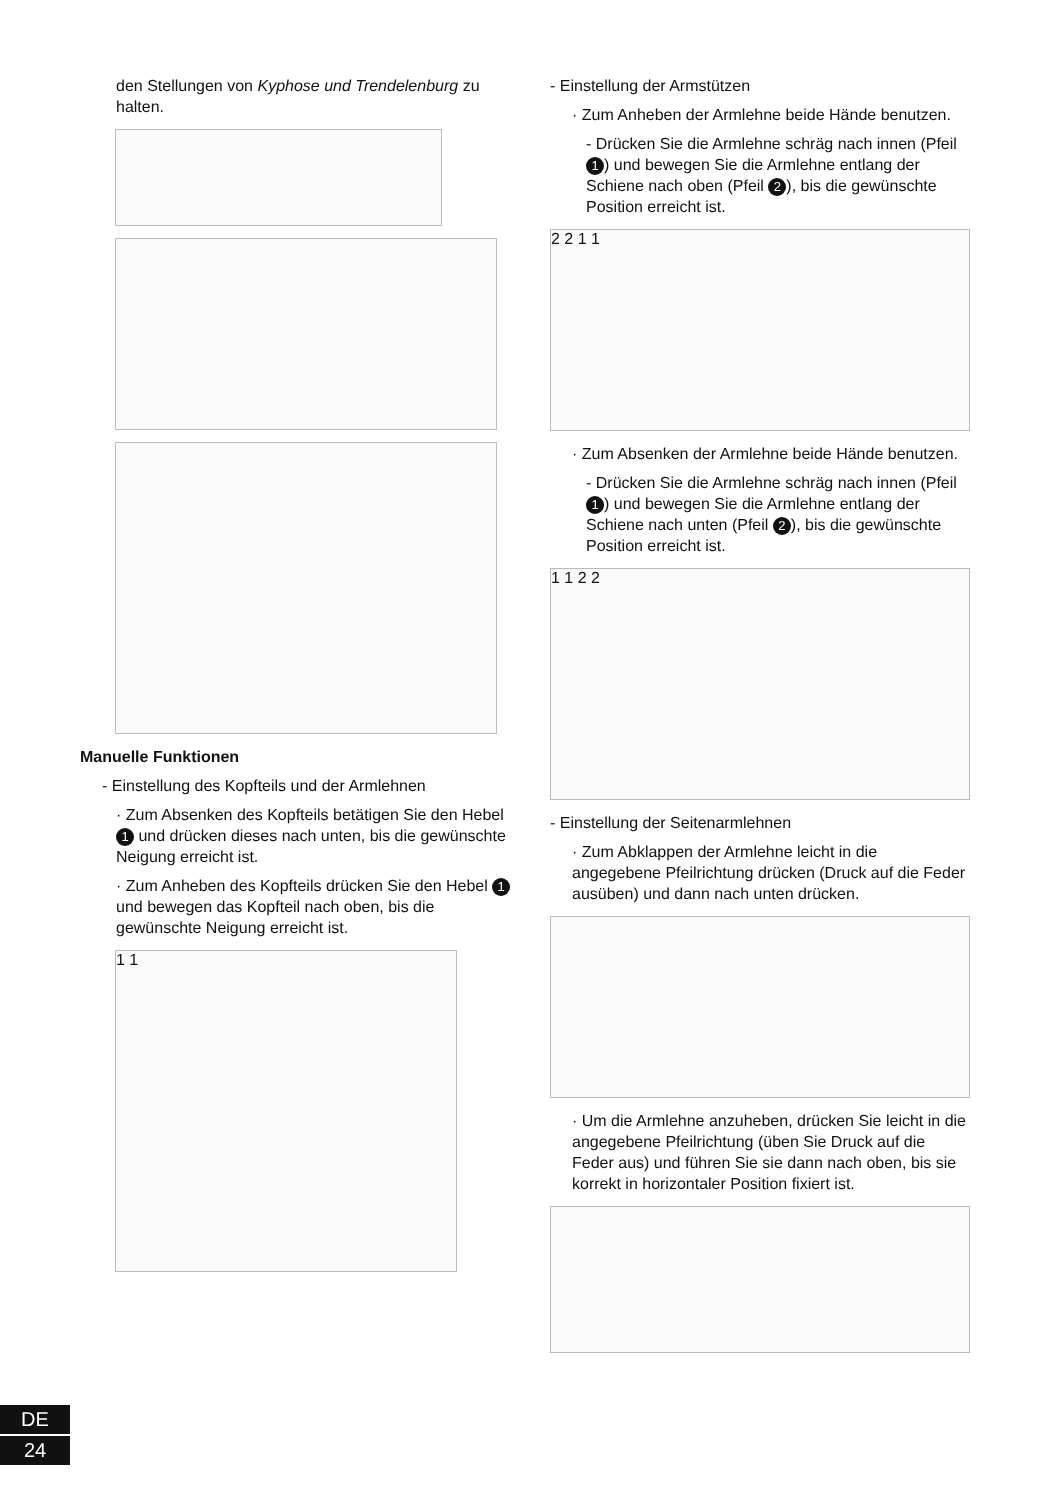den Stellungen von Kyphose und Trendelenburg zu halten.
Manuelle Funktionen
- Einstellung des Kopfteils und der Armlehnen
· Zum Absenken des Kopfteils betätigen Sie den Hebel 1 und drücken dieses nach unten, bis die gewünschte Neigung erreicht ist.
· Zum Anheben des Kopfteils drücken Sie den Hebel 1 und bewegen das Kopfteil nach oben, bis die gewünschte Neigung erreicht ist.
1 1
- Einstellung der Armstützen
· Zum Anheben der Armlehne beide Hände benutzen.
- Drücken Sie die Armlehne schräg nach innen (Pfeil 1) und bewegen Sie die Armlehne entlang der Schiene nach oben (Pfeil 2), bis die gewünschte Position erreicht ist.
2 2 1 1
· Zum Absenken der Armlehne beide Hände benutzen.
- Drücken Sie die Armlehne schräg nach innen (Pfeil 1) und bewegen Sie die Armlehne entlang der Schiene nach unten (Pfeil 2), bis die gewünschte Position erreicht ist.
1 1 2 2
- Einstellung der Seitenarmlehnen
· Zum Abklappen der Armlehne leicht in die angegebene Pfeilrichtung drücken (Druck auf die Feder ausüben) und dann nach unten drücken.
· Um die Armlehne anzuheben, drücken Sie leicht in die angegebene Pfeilrichtung (üben Sie Druck auf die Feder aus) und führen Sie sie dann nach oben, bis sie korrekt in horizontaler Position fixiert ist.
DE
24